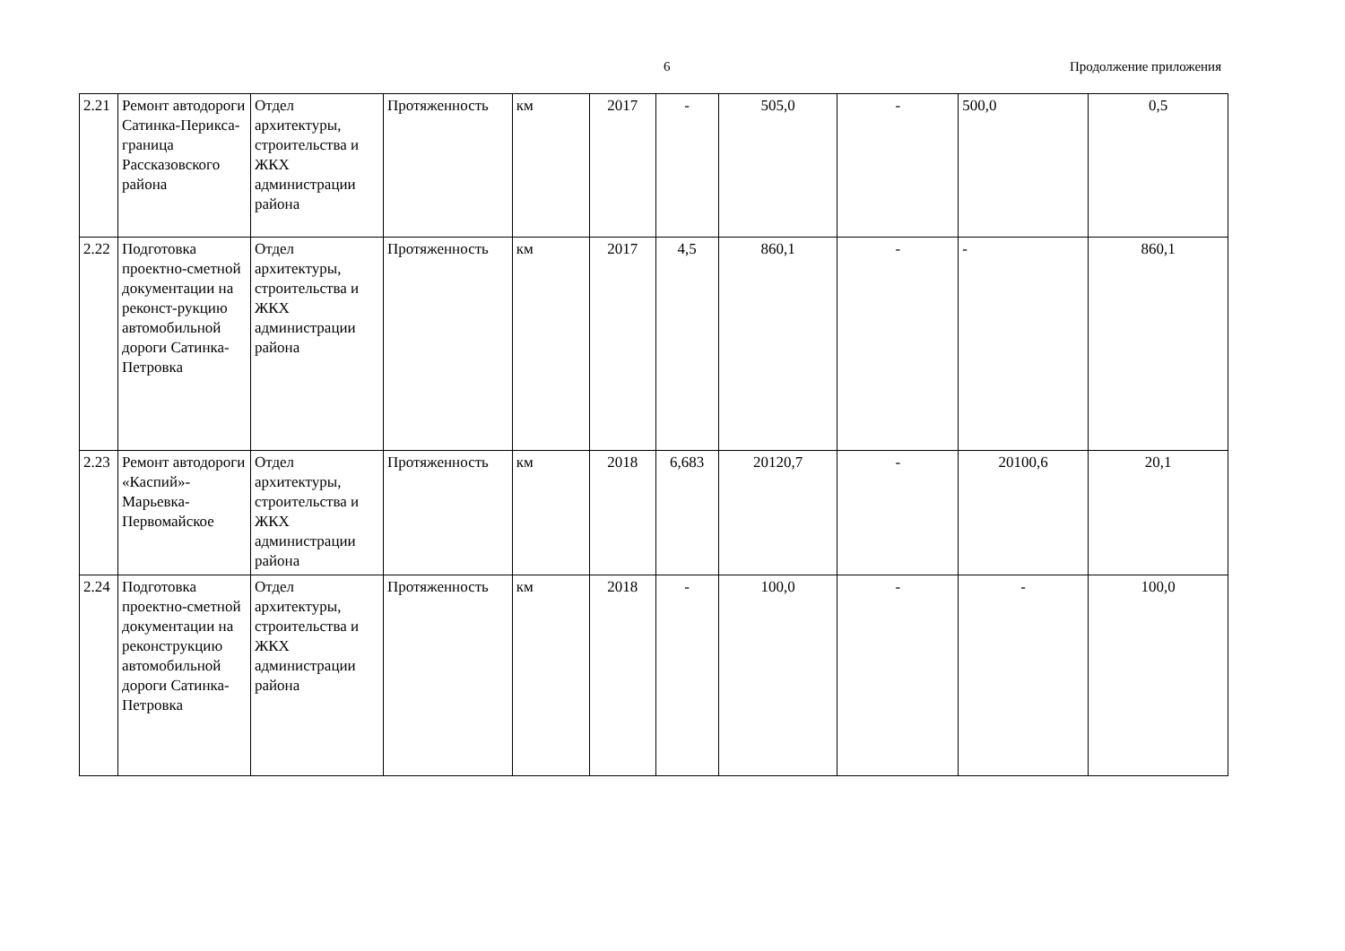6 Продолжение приложения
| 2.21 | Ремонт автодороги Сатинка-Перикса-граница Рассказовского района | Отдел архитектуры, строительства и ЖКХ администрации района | Протяженность | км | 2017 | - | 505,0 | - | 500,0 | 0,5 |
| 2.22 | Подготовка проектно-сметной документации на реконст-рукцию автомобильной дороги Сатинка-Петровка | Отдел архитектуры, строительства и ЖКХ администрации района | Протяженность | км | 2017 | 4,5 | 860,1 | - | - | 860,1 |
| 2.23 | Ремонт автодороги «Каспий»-Марьевка-Первомайское | Отдел архитектуры, строительства и ЖКХ администрации района | Протяженность | км | 2018 | 6,683 | 20120,7 | - | 20100,6 | 20,1 |
| 2.24 | Подготовка проектно-сметной документации на реконструкцию автомобильной дороги Сатинка-Петровка | Отдел архитектуры, строительства и ЖКХ администрации района | Протяженность | км | 2018 | - | 100,0 | - | - | 100,0 |